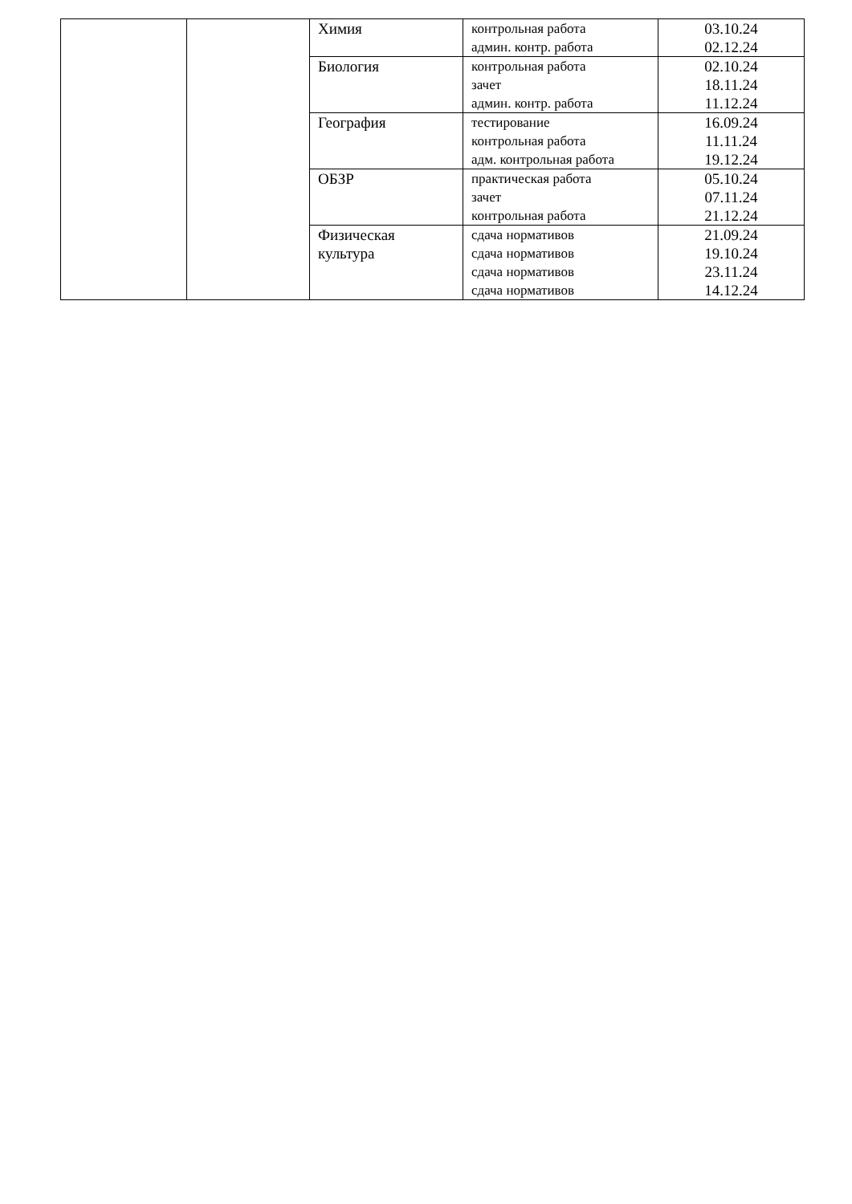| | | Химия | контрольная работа админ. контр. работа | 03.10.24 02.12.24 |
| | | Биология | контрольная работа зачет админ. контр. работа | 02.10.24 18.11.24 11.12.24 |
| | | География | тестирование контрольная работа адм. контрольная работа | 16.09.24 11.11.24 19.12.24 |
| | | ОБЗР | практическая работа зачет контрольная работа | 05.10.24 07.11.24 21.12.24 |
| | | Физическая культура | сдача нормативов сдача нормативов сдача нормативов сдача нормативов | 21.09.24 19.10.24 23.11.24 14.12.24 |